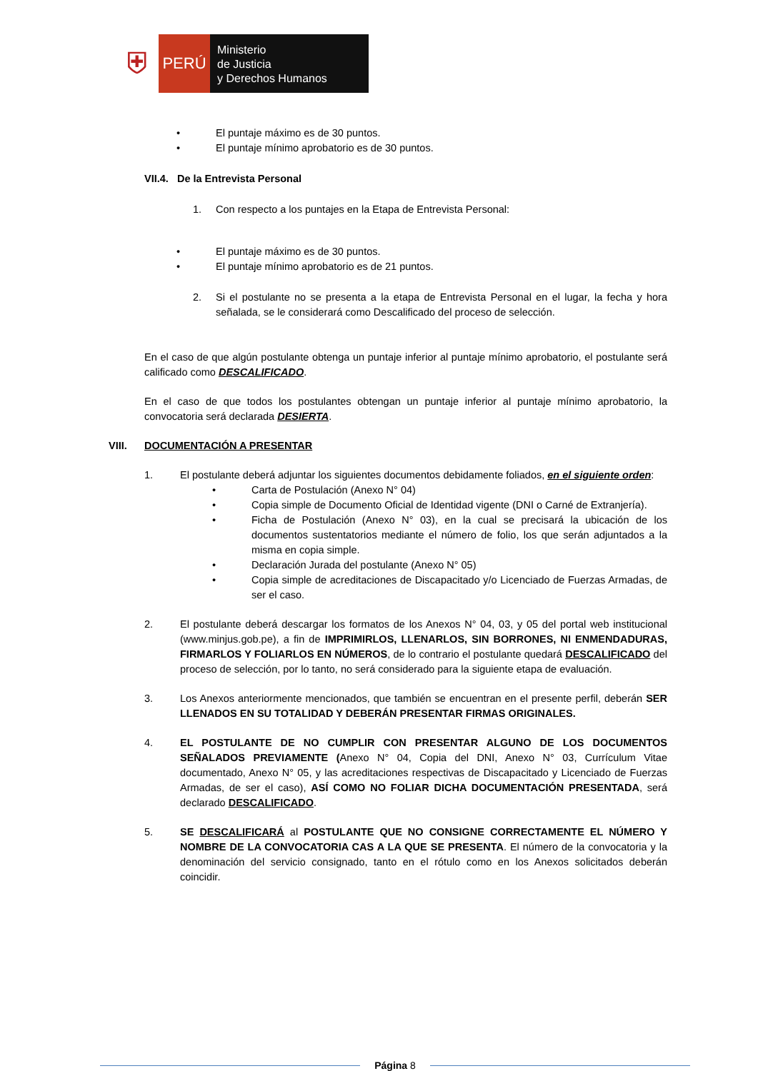⛨
PERÚ
Ministerio
de Justicia
y Derechos Humanos
• El puntaje máximo es de 30 puntos.
• El puntaje mínimo aprobatorio es de 30 puntos.
VII.4. De la Entrevista Personal
1. Con respecto a los puntajes en la Etapa de Entrevista Personal:
• El puntaje máximo es de 30 puntos.
• El puntaje mínimo aprobatorio es de 21 puntos.
2. Si el postulante no se presenta a la etapa de Entrevista Personal en el lugar, la fecha y hora señalada, se le considerará como Descalificado del proceso de selección.
En el caso de que algún postulante obtenga un puntaje inferior al puntaje mínimo aprobatorio, el postulante será calificado como DESCALIFICADO.
En el caso de que todos los postulantes obtengan un puntaje inferior al puntaje mínimo aprobatorio, la convocatoria será declarada DESIERTA.
VIII. DOCUMENTACIÓN A PRESENTAR
1. El postulante deberá adjuntar los siguientes documentos debidamente foliados, en el siguiente orden:
• Carta de Postulación (Anexo N° 04)
• Copia simple de Documento Oficial de Identidad vigente (DNI o Carné de Extranjería).
• Ficha de Postulación (Anexo N° 03), en la cual se precisará la ubicación de los documentos sustentatorios mediante el número de folio, los que serán adjuntados a la misma en copia simple.
• Declaración Jurada del postulante (Anexo N° 05)
• Copia simple de acreditaciones de Discapacitado y/o Licenciado de Fuerzas Armadas, de ser el caso.
2. El postulante deberá descargar los formatos de los Anexos N° 04, 03, y 05 del portal web institucional (www.minjus.gob.pe), a fin de IMPRIMIRLOS, LLENARLOS, SIN BORRONES, NI ENMENDADURAS, FIRMARLOS Y FOLIARLOS EN NÚMEROS, de lo contrario el postulante quedará DESCALIFICADO del proceso de selección, por lo tanto, no será considerado para la siguiente etapa de evaluación.
3. Los Anexos anteriormente mencionados, que también se encuentran en el presente perfil, deberán SER LLENADOS EN SU TOTALIDAD Y DEBERÁN PRESENTAR FIRMAS ORIGINALES.
4. EL POSTULANTE DE NO CUMPLIR CON PRESENTAR ALGUNO DE LOS DOCUMENTOS SEÑALADOS PREVIAMENTE (Anexo N° 04, Copia del DNI, Anexo N° 03, Currículum Vitae documentado, Anexo N° 05, y las acreditaciones respectivas de Discapacitado y Licenciado de Fuerzas Armadas, de ser el caso), ASÍ COMO NO FOLIAR DICHA DOCUMENTACIÓN PRESENTADA, será declarado DESCALIFICADO.
5. SE DESCALIFICARÁ al POSTULANTE QUE NO CONSIGNE CORRECTAMENTE EL NÚMERO Y NOMBRE DE LA CONVOCATORIA CAS A LA QUE SE PRESENTA. El número de la convocatoria y la denominación del servicio consignado, tanto en el rótulo como en los Anexos solicitados deberán coincidir.
Página 8